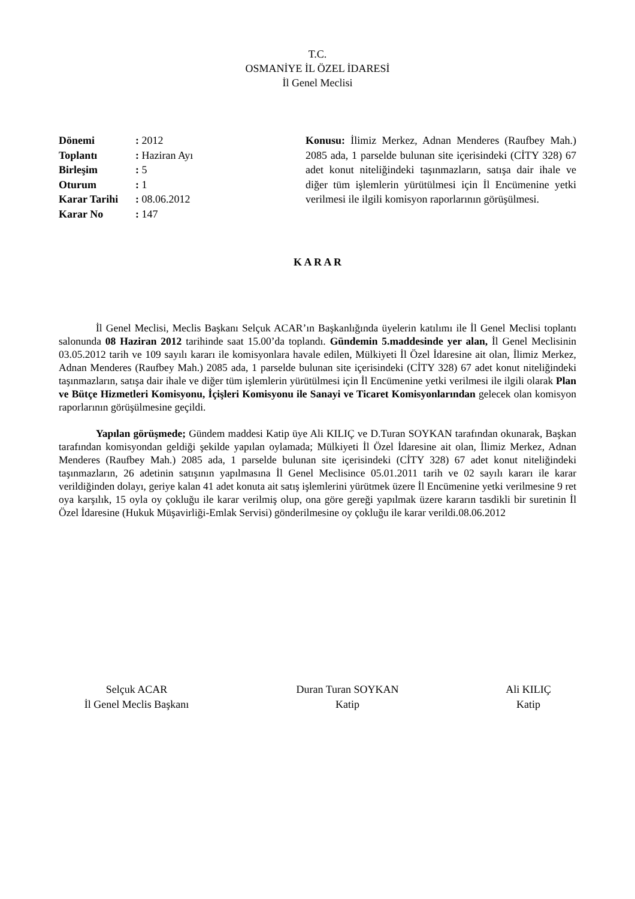T.C.
OSMANİYE İL ÖZEL İDARESİ
İl Genel Meclisi
| Dönemi | : 2012 |
| Toplantı | : Haziran Ayı |
| Birleşim | : 5 |
| Oturum | : 1 |
| Karar Tarihi | : 08.06.2012 |
| Karar No | : 147 |
Konusu: İlimiz Merkez, Adnan Menderes (Raufbey Mah.) 2085 ada, 1 parselde bulunan site içerisindeki (CİTY 328) 67 adet konut niteliğindeki taşınmazların, satışa dair ihale ve diğer tüm işlemlerin yürütülmesi için İl Encümenine yetki verilmesi ile ilgili komisyon raporlarının görüşülmesi.
K A R A R
İl Genel Meclisi, Meclis Başkanı Selçuk ACAR’ın Başkanlığında üyelerin katılımı ile İl Genel Meclisi toplantı salonunda 08 Haziran 2012 tarihinde saat 15.00’da toplandı. Gündemin 5.maddesinde yer alan, İl Genel Meclisinin 03.05.2012 tarih ve 109 sayılı kararı ile komisyonlara havale edilen, Mülkiyeti İl Özel İdaresine ait olan, İlimiz Merkez, Adnan Menderes (Raufbey Mah.) 2085 ada, 1 parselde bulunan site içerisindeki (CİTY 328) 67 adet konut niteliğindeki taşınmazların, satışa dair ihale ve diğer tüm işlemlerin yürütülmesi için İl Encümenine yetki verilmesi ile ilgili olarak Plan ve Bütçe Hizmetleri Komisyonu, İçişleri Komisyonu ile Sanayi ve Ticaret Komisyonlarından gelecek olan komisyon raporlarının görüşülmesine geçildi.
Yapılan görüşmede; Gündem maddesi Katip üye Ali KILIÇ ve D.Turan SOYKAN tarafından okunarak, Başkan tarafından komisyondan geldiği şekilde yapılan oylamada; Mülkiyeti İl Özel İdaresine ait olan, İlimiz Merkez, Adnan Menderes (Raufbey Mah.) 2085 ada, 1 parselde bulunan site içerisindeki (CİTY 328) 67 adet konut niteliğindeki taşınmazların, 26 adetinin satışının yapılmasına İl Genel Meclisince 05.01.2011 tarih ve 02 sayılı kararı ile karar verildiğinden dolayı, geriye kalan 41 adet konuta ait satış işlemlerini yürütmek üzere İl Encümenine yetki verilmesine 9 ret oya karşılık, 15 oyla oy çokluğu ile karar verilmiş olup, ona göre gereği yapılmak üzere kararın tasdikli bir suretinin İl Özel İdaresine (Hukuk Müşavirliği-Emlak Servisi) gönderilmesine oy çokluğu ile karar verildi.08.06.2012
Selçuk ACAR
İl Genel Meclis Başkanı
Duran Turan SOYKAN
Katip
Ali KILIÇ
Katip